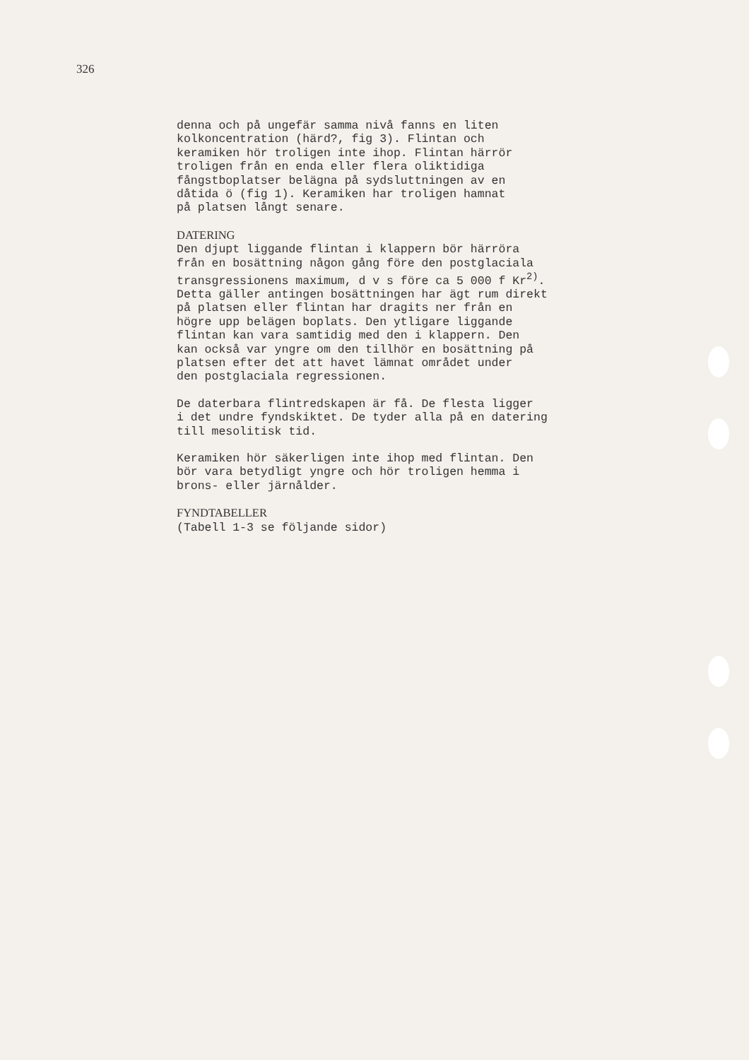326
denna och på ungefär samma nivå fanns en liten kolkoncentration (härd?, fig 3). Flintan och keramiken hör troligen inte ihop. Flintan härrör troligen från en enda eller flera oliktidiga fångstboplatser belägna på sydsluttningen av en dåtida ö (fig 1). Keramiken har troligen hamnat på platsen långt senare.
DATERING Den djupt liggande flintan i klappern bör härröra från en bosättning någon gång före den postglaciala transgressionens maximum, d v s före ca 5 000 f Kr<sup>2)</sup>. Detta gäller antingen bosättningen har ägt rum direkt på platsen eller flintan har dragits ner från en högre upp belägen boplats. Den ytligare liggande flintan kan vara samtidig med den i klappern. Den kan också var yngre om den tillhör en bosättning på platsen efter det att havet lämnat området under den postglaciala regressionen.
De daterbara flintredskapen är få. De flesta ligger i det undre fyndskiktet. De tyder alla på en datering till mesolitisk tid.
Keramiken hör säkerligen inte ihop med flintan. Den bör vara betydligt yngre och hör troligen hemma i brons- eller järnålder.
FYNDTABELLER (Tabell 1-3 se följande sidor)